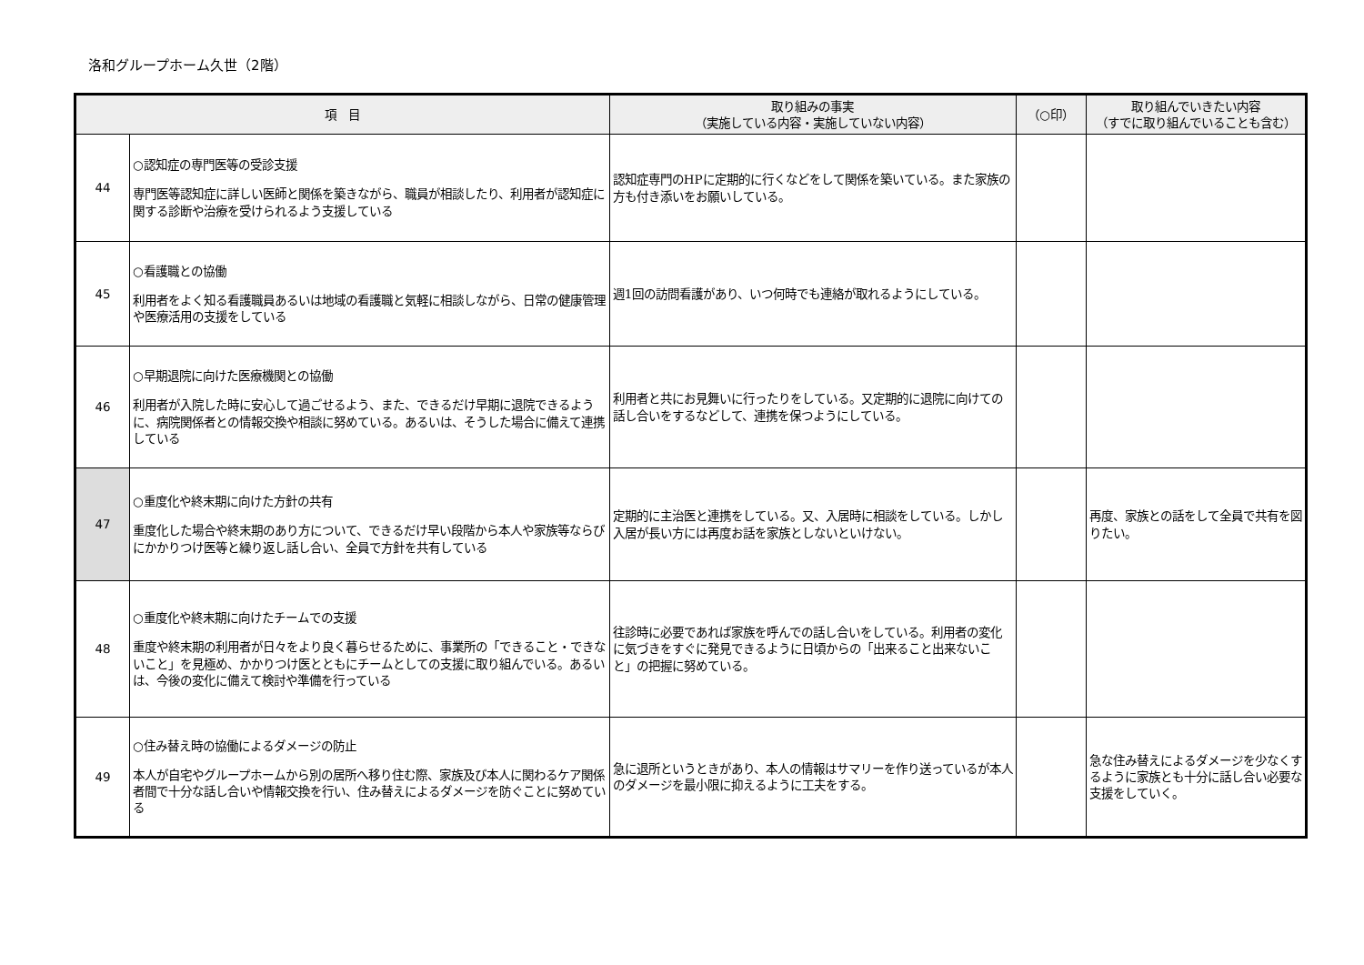洛和グループホーム久世（2階）
| 項 目 | | 取り組みの事実 （実施している内容・実施していない内容） | （○印） | 取り組んでいきたい内容 （すでに取り組んでいることも含む） |
| --- | --- | --- | --- | --- |
| 44 | ○認知症の専門医等の受診支援 専門医等認知症に詳しい医師と関係を築きながら、職員が相談したり、利用者が認知症に関する診断や治療を受けられるよう支援している | 認知症専門のHPに定期的に行くなどをして関係を築いている。また家族の方も付き添いをお願いしている。 | | |
| 45 | ○看護職との協働 利用者をよく知る看護職員あるいは地域の看護職と気軽に相談しながら、日常の健康管理や医療活用の支援をしている | 週1回の訪問看護があり、いつ何時でも連絡が取れるようにしている。 | | |
| 46 | ○早期退院に向けた医療機関との協働 利用者が入院した時に安心して過ごせるよう、また、できるだけ早期に退院できるように、病院関係者との情報交換や相談に努めている。あるいは、そうした場合に備えて連携している | 利用者と共にお見舞いに行ったりをしている。又定期的に退院に向けての話し合いをするなどして、連携を保つようにしている。 | | |
| 47 | ○重度化や終末期に向けた方針の共有 重度化した場合や終末期のあり方について、できるだけ早い段階から本人や家族等ならびにかかりつけ医等と繰り返し話し合い、全員で方針を共有している | 定期的に主治医と連携をしている。又、入居時に相談をしている。しかし入居が長い方には再度お話を家族としないといけない。 | | 再度、家族との話をして全員で共有を図りたい。 |
| 48 | ○重度化や終末期に向けたチームでの支援 重度や終末期の利用者が日々をより良く暮らせるために、事業所の「できること・できないこと」を見極め、かかりつけ医とともにチームとしての支援に取り組んでいる。あるいは、今後の変化に備えて検討や準備を行っている | 往診時に必要であれば家族を呼んでの話し合いをしている。利用者の変化に気づきをすぐに発見できるように日頃からの「出来ること出来ないこと」の把握に努めている。 | | |
| 49 | ○住み替え時の協働によるダメージの防止 本人が自宅やグループホームから別の居所へ移り住む際、家族及び本人に関わるケア関係者間で十分な話し合いや情報交換を行い、住み替えによるダメージを防ぐことに努めている | 急に退所というときがあり、本人の情報はサマリーを作り送っているが本人のダメージを最小限に抑えるように工夫をする。 | | 急な住み替えによるダメージを少なくするように家族とも十分に話し合い必要な支援をしていく。 |